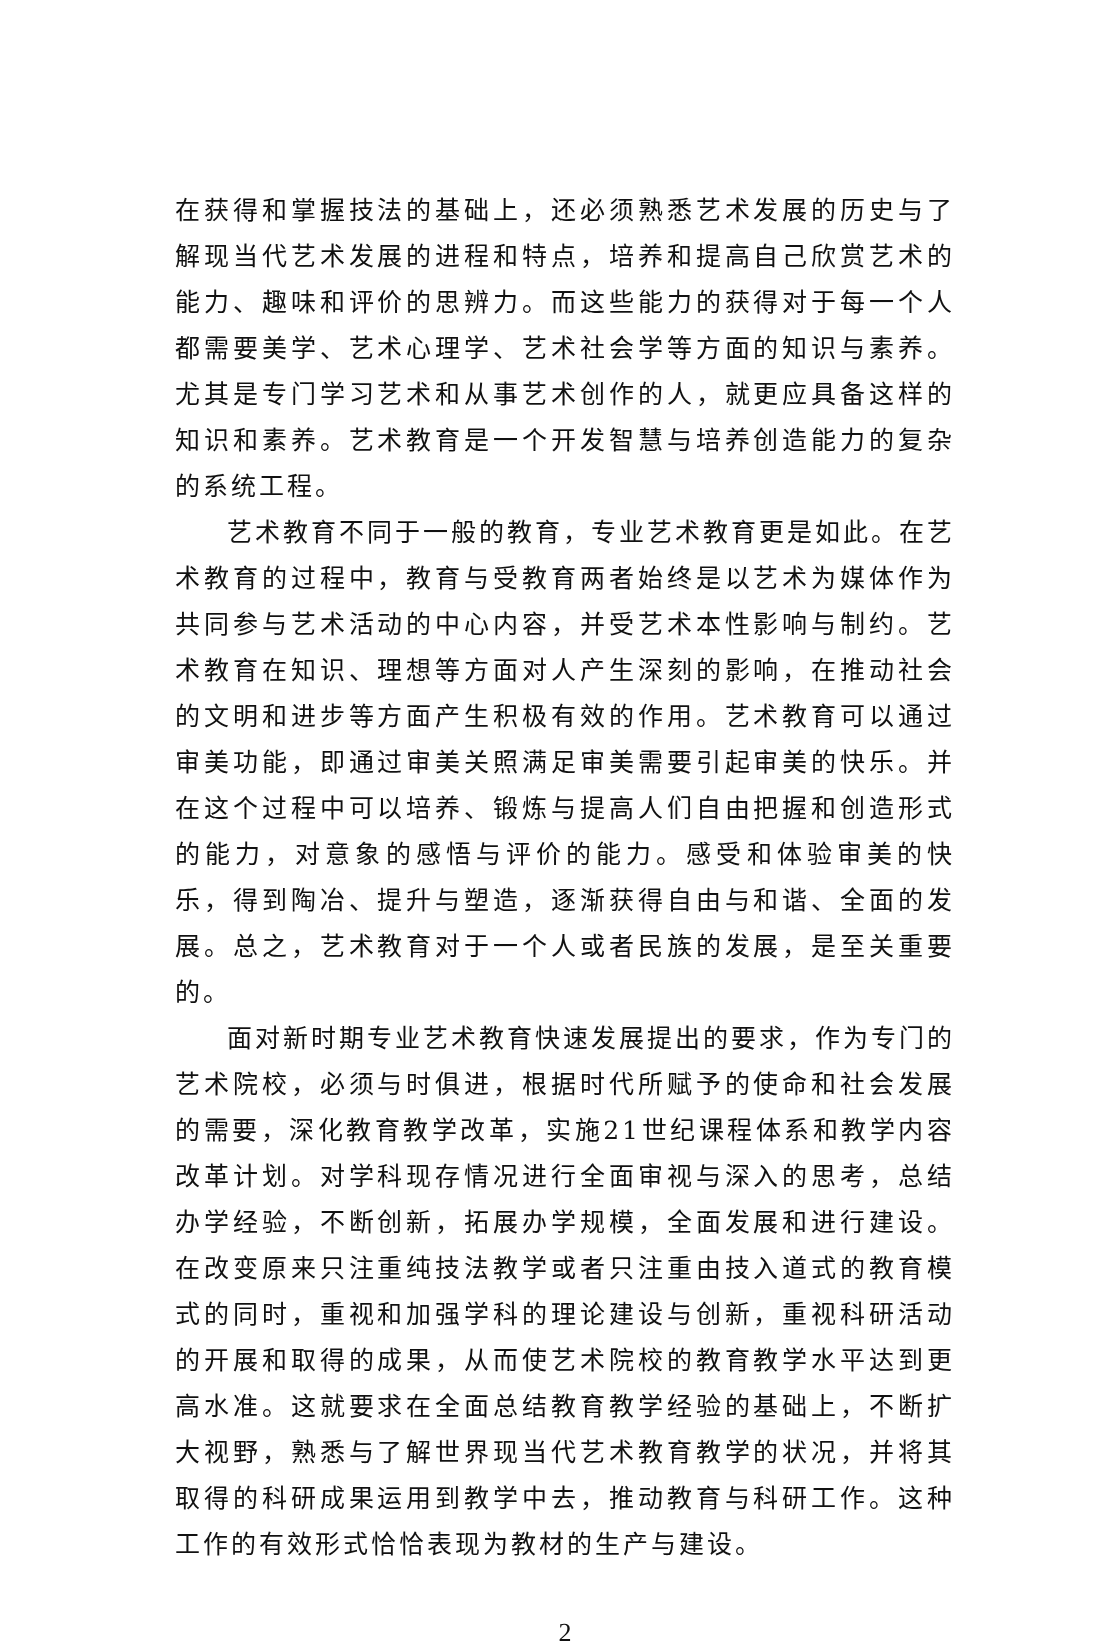在获得和掌握技法的基础上，还必须熟悉艺术发展的历史与了解现当代艺术发展的进程和特点，培养和提高自己欣赏艺术的能力、趣味和评价的思辨力。而这些能力的获得对于每一个人都需要美学、艺术心理学、艺术社会学等方面的知识与素养。尤其是专门学习艺术和从事艺术创作的人，就更应具备这样的知识和素养。艺术教育是一个开发智慧与培养创造能力的复杂的系统工程。
艺术教育不同于一般的教育，专业艺术教育更是如此。在艺术教育的过程中，教育与受教育两者始终是以艺术为媒体作为共同参与艺术活动的中心内容，并受艺术本性影响与制约。艺术教育在知识、理想等方面对人产生深刻的影响，在推动社会的文明和进步等方面产生积极有效的作用。艺术教育可以通过审美功能，即通过审美关照满足审美需要引起审美的快乐。并在这个过程中可以培养、锻炼与提高人们自由把握和创造形式的能力，对意象的感悟与评价的能力。感受和体验审美的快乐，得到陶冶、提升与塑造，逐渐获得自由与和谐、全面的发展。总之，艺术教育对于一个人或者民族的发展，是至关重要的。
面对新时期专业艺术教育快速发展提出的要求，作为专门的艺术院校，必须与时俱进，根据时代所赋予的使命和社会发展的需要，深化教育教学改革，实施21世纪课程体系和教学内容改革计划。对学科现存情况进行全面审视与深入的思考，总结办学经验，不断创新，拓展办学规模，全面发展和进行建设。在改变原来只注重纯技法教学或者只注重由技入道式的教育模式的同时，重视和加强学科的理论建设与创新，重视科研活动的开展和取得的成果，从而使艺术院校的教育教学水平达到更高水准。这就要求在全面总结教育教学经验的基础上，不断扩大视野，熟悉与了解世界现当代艺术教育教学的状况，并将其取得的科研成果运用到教学中去，推动教育与科研工作。这种工作的有效形式恰恰表现为教材的生产与建设。
2